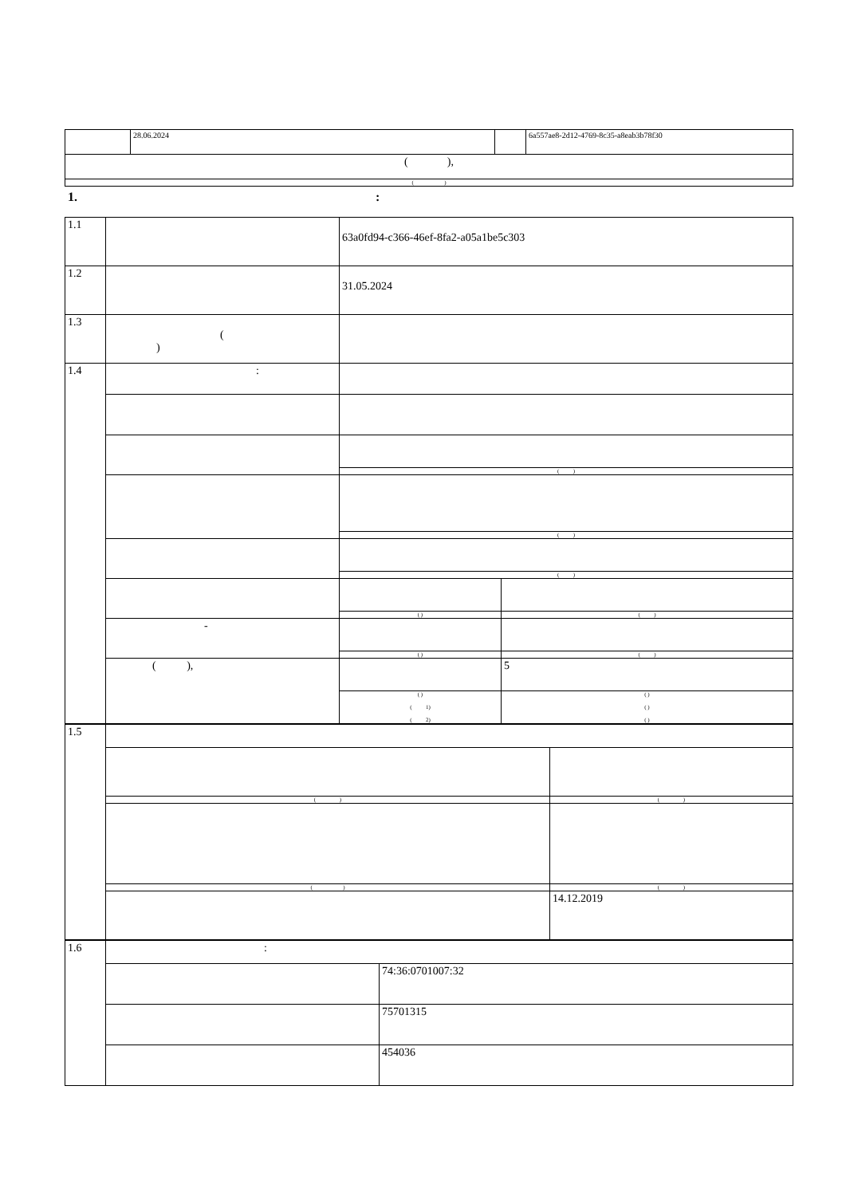| | 28.06.2024 | | 6a557ae8-2d12-4769-8c35-a8eab3b78f30 |
| ( ), | | | |
| ( ) | | | |
1. :
| 1.1 | | 63a0fd94-c366-46ef-8fa2-a05a1be5c303 | |
| 1.2 | | 31.05.2024 | |
| 1.3 | ( ) | | |
| 1.4 | : | | |
| | | ( ) | |
| | | ( ) | |
| | | ( ) | |
| | | ( ) | ( ) |
| | - | | |
| | | ( ) | ( ) |
| | ( ), | | 5 |
| | | ( ) ( 1) ( 2) | ( ) ( ) ( ) |
| 1.5 | | |
| | ( ) | ( ) |
| | ( ) | ( ) |
| | | 14.12.2019 |
| 1.6 | : | |
| | | 74:36:0701007:32 |
| | | 75701315 |
| | | 454036 |